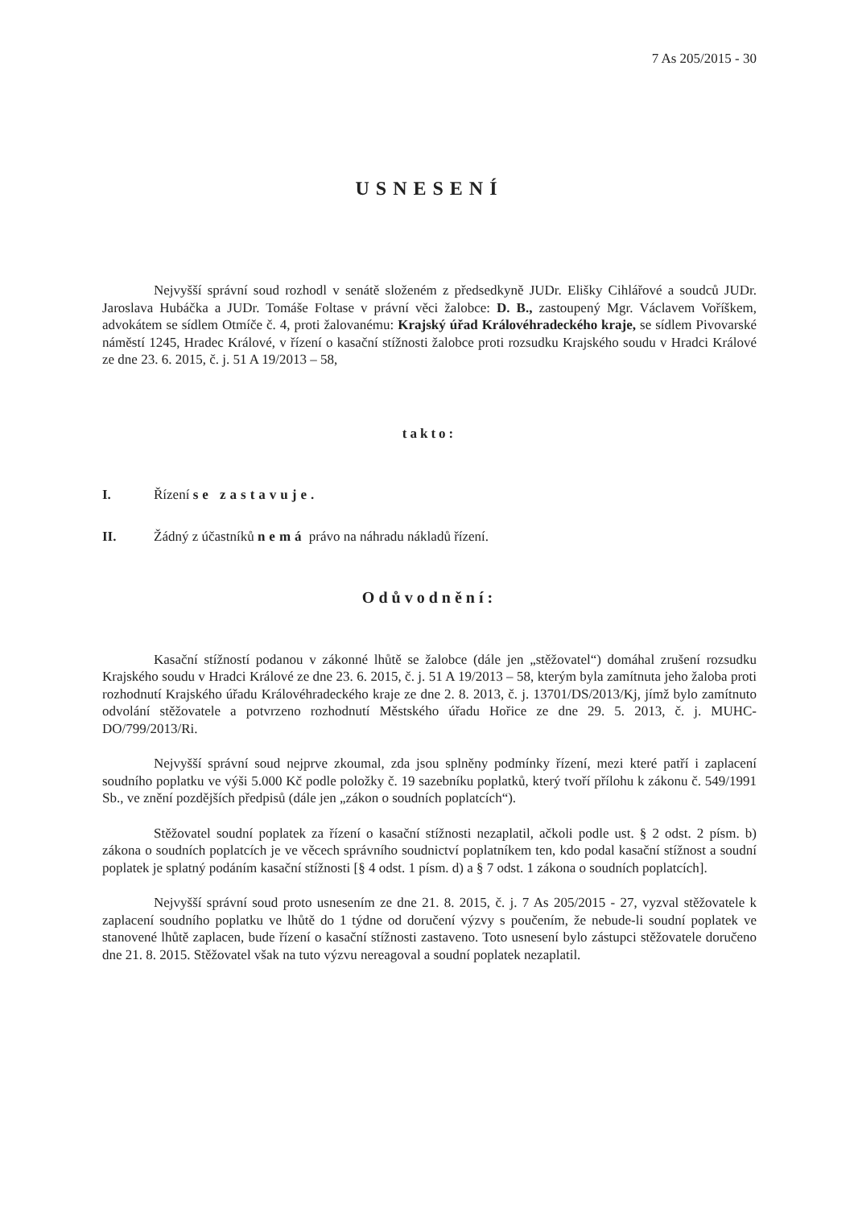7 As 205/2015 - 30
USNESENÍ
Nejvyšší správní soud rozhodl v senátě složeném z předsedkyně JUDr. Elišky Cihlářové a soudců JUDr. Jaroslava Hubáčka a JUDr. Tomáše Foltase v právní věci žalobce: D. B., zastoupený Mgr. Václavem Voříškem, advokátem se sídlem Otmíče č. 4, proti žalovanému: Krajský úřad Královéhradeckého kraje, se sídlem Pivovarské náměstí 1245, Hradec Králové, v řízení o kasační stížnosti žalobce proti rozsudku Krajského soudu v Hradci Králové ze dne 23. 6. 2015, č. j. 51 A 19/2013 – 58,
takto:
I. Řízení se zastavuje.
II. Žádný z účastníků nemá právo na náhradu nákladů řízení.
Odůvodnění:
Kasační stížností podanou v zákonné lhůtě se žalobce (dále jen „stěžovatel“) domáhal zrušení rozsudku Krajského soudu v Hradci Králové ze dne 23. 6. 2015, č. j. 51 A 19/2013 – 58, kterým byla zamítnuta jeho žaloba proti rozhodnutí Krajského úřadu Královéhradeckého kraje ze dne 2. 8. 2013, č. j. 13701/DS/2013/Kj, jímž bylo zamítnuto odvolání stěžovatele a potvrzeno rozhodnutí Městského úřadu Hořice ze dne 29. 5. 2013, č. j. MUHC-DO/799/2013/Ri.
Nejvyšší správní soud nejprve zkoumal, zda jsou splněny podmínky řízení, mezi které patří i zaplacení soudního poplatku ve výši 5.000 Kč podle položky č. 19 sazebníku poplatků, který tvoří přílohu k zákonu č. 549/1991 Sb., ve znění pozdějších předpisů (dále jen „zákon o soudních poplatcích“).
Stěžovatel soudní poplatek za řízení o kasační stížnosti nezaplatil, ačkoli podle ust. § 2 odst. 2 písm. b) zákona o soudních poplatcích je ve věcech správního soudnictví poplatníkem ten, kdo podal kasační stížnost a soudní poplatek je splatný podáním kasační stížnosti [§ 4 odst. 1 písm. d) a § 7 odst. 1 zákona o soudních poplatcích].
Nejvyšší správní soud proto usnesením ze dne 21. 8. 2015, č. j. 7 As 205/2015 - 27, vyzval stěžovatele k zaplacení soudního poplatku ve lhůtě do 1 týdne od doručení výzvy s poučením, že nebude-li soudní poplatek ve stanovené lhůtě zaplacen, bude řízení o kasační stížnosti zastaveno. Toto usnesení bylo zástupci stěžovatele doručeno dne 21. 8. 2015. Stěžovatel však na tuto výzvu nereagoval a soudní poplatek nezaplatil.